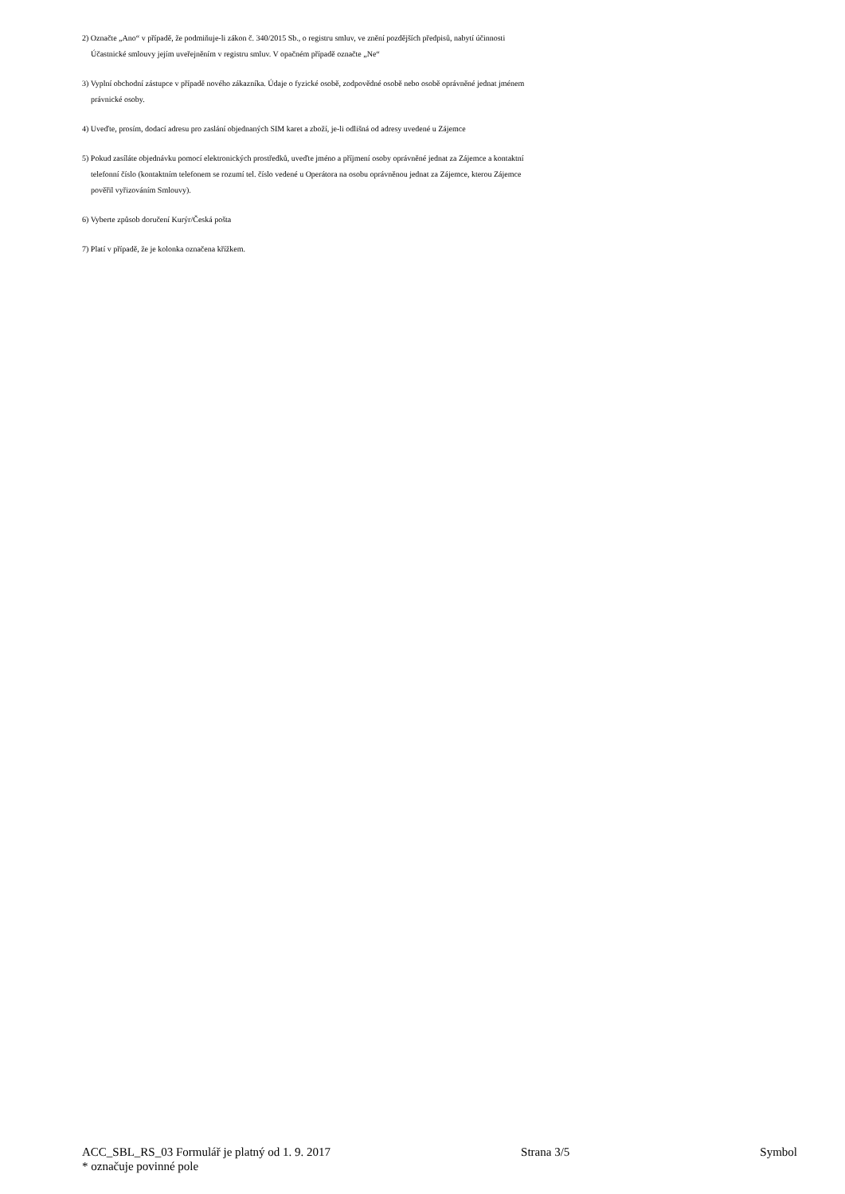2) Označte „Ano“ v případě, že podmiňuje-li zákon č. 340/2015 Sb., o registru smluv, ve znění pozdějších předpisů, nabytí účinnosti Účastnické smlouvy jejím uveřejněním v registru smluv. V opačném případě označte „Ne“
3) Vyplní obchodní zástupce v případě nového zákazníka. Údaje o fyzické osobě, zodpovědné osobě nebo osobě oprávněné jednat jménem právnické osoby.
4) Uveďte, prosím, dodací adresu pro zaslání objednaných SIM karet a zboží, je-li odlišná od adresy uvedené u Zájemce
5) Pokud zasíláte objednávku pomocí elektronických prostředků, uveďte jméno a příjmení osoby oprávněné jednat za Zájemce a kontaktní telefonní číslo (kontaktním telefonem se rozumí tel. číslo vedené u Operátora na osobu oprávněnou jednat za Zájemce, kterou Zájemce pověřil vyřizováním Smlouvy).
6) Vyberte způsob doručení Kurýr/Česká pošta
7) Platí v případě, že je kolonka označena křížkem.
ACC_SBL_RS_03 Formulář je platný od 1. 9. 2017 Strana 3/5 Symbol
* označuje povinné pole